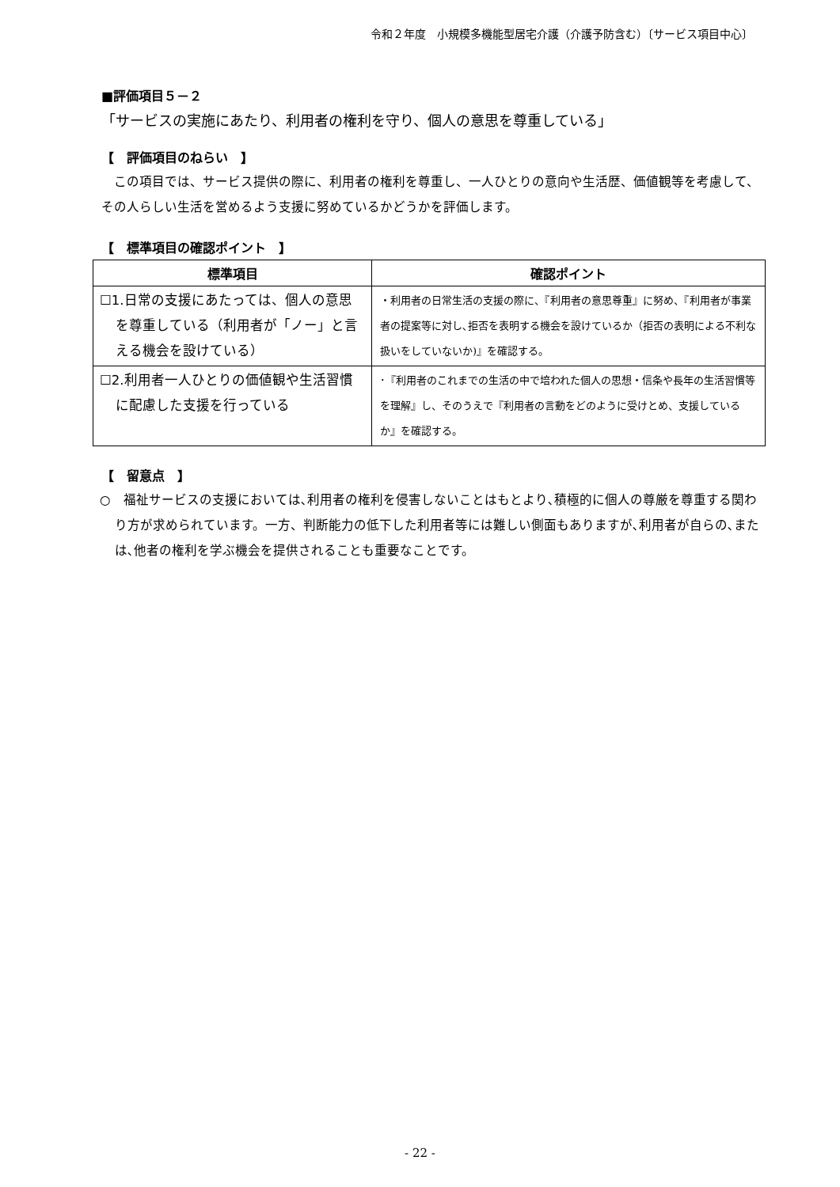令和２年度　小規模多機能型居宅介護（介護予防含む）〔サービス項目中心〕
■評価項目５－２
「サービスの実施にあたり、利用者の権利を守り、個人の意思を尊重している」
【　評価項目のねらい　】
　この項目では、サービス提供の際に、利用者の権利を尊重し、一人ひとりの意向や生活歴、価値観等を考慮して、その人らしい生活を営めるよう支援に努めているかどうかを評価します。
【　標準項目の確認ポイント　】
| 標準項目 | 確認ポイント |
| --- | --- |
| ☐1.日常の支援にあたっては、個人の意思を尊重している（利用者が「ノー」と言える機会を設けている） | ・利用者の日常生活の支援の際に、『利用者の意思尊重』に努め、『利用者が事業者の提案等に対し､拒否を表明する機会を設けているか（拒否の表明による不利な扱いをしていないか)』を確認する。 |
| ☐2.利用者一人ひとりの価値観や生活習慣に配慮した支援を行っている | ･『利用者のこれまでの生活の中で培われた個人の思想・信条や長年の生活習慣等を理解』し、そのうえで『利用者の言動をどのように受けとめ、支援しているか』を確認する。 |
【　留意点　】
○　福祉サービスの支援においては､利用者の権利を侵害しないことはもとより､積極的に個人の尊厳を尊重する関わり方が求められています。一方、判断能力の低下した利用者等には難しい側面もありますが､利用者が自らの､または､他者の権利を学ぶ機会を提供されることも重要なことです。
- 22 -